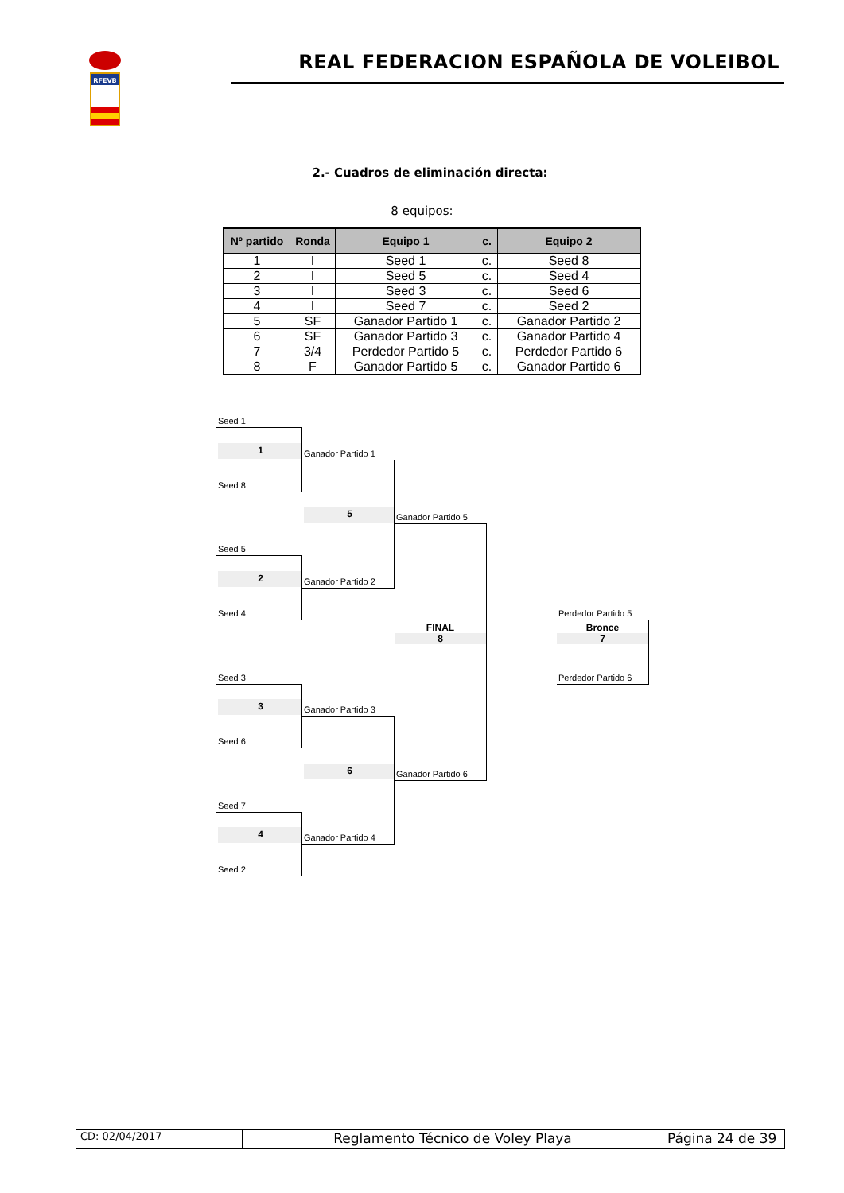RFEVB
REAL FEDERACION ESPAÑOLA DE VOLEIBOL
2.- Cuadros de eliminación directa:
8 equipos:
| Nº partido | Ronda | Equipo 1 | c. | Equipo 2 |
| --- | --- | --- | --- | --- |
| 1 | I | Seed 1 | c. | Seed 8 |
| 2 | I | Seed 5 | c. | Seed 4 |
| 3 | I | Seed 3 | c. | Seed 6 |
| 4 | I | Seed 7 | c. | Seed 2 |
| 5 | SF | Ganador Partido 1 | c. | Ganador Partido 2 |
| 6 | SF | Ganador Partido 3 | c. | Ganador Partido 4 |
| 7 | 3/4 | Perdedor Partido 5 | c. | Perdedor Partido 6 |
| 8 | F | Ganador Partido 5 | c. | Ganador Partido 6 |
Seed 1
1
Ganador Partido 1
Seed 8
5
Ganador Partido 5
Seed 5
2
Ganador Partido 2
Seed 4
Perdedor Partido 5
FINAL
8
Bronce
7
Seed 3
Perdedor Partido 6
3
Ganador Partido 3
Seed 6
6
Ganador Partido 6
Seed 7
4
Ganador Partido 4
Seed 2
CD: 02/04/2017
Reglamento Técnico de Voley Playa Página 24 de 39